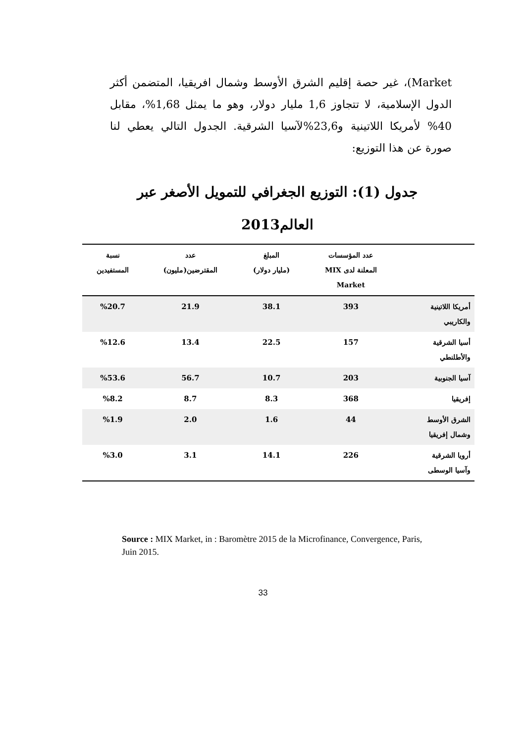Market)، غير حصة إقليم الشرق الأوسط وشمال افريقيا، المتضمن أكثر الدول الإسلامية، لا تتجاوز 1,6 مليار دولار، وهو ما يمثل 1,68%، مقابل 40% لأمريكا اللاتينية و23,6%لآسيا الشرقية. الجدول التالي يعطي لنا صورة عن هذا التوزيع:
جدول (1): التوزيع الجغرافي للتمويل الأصغر عبر
العالم2013
| | عدد المؤسسات المعلنة لدى MIX Market | المبلغ (مليار دولار) | عدد المقترضين(مليون) | نسبة المستفيدين |
| --- | --- | --- | --- | --- |
| أمريكا اللاتينية والكاريبي | 393 | 38.1 | 21.9 | %20.7 |
| أسيا الشرقية والأطلنطي | 157 | 22.5 | 13.4 | %12.6 |
| آسيا الجنوبية | 203 | 10.7 | 56.7 | %53.6 |
| إفريقيا | 368 | 8.3 | 8.7 | %8.2 |
| الشرق الأوسط وشمال إفريقيا | 44 | 1.6 | 2.0 | %1.9 |
| أرويا الشرقية وآسيا الوسطى | 226 | 14.1 | 3.1 | %3.0 |
Source : MIX Market, in : Baromètre 2015 de la Microfinance, Convergence, Paris, Juin 2015.
33